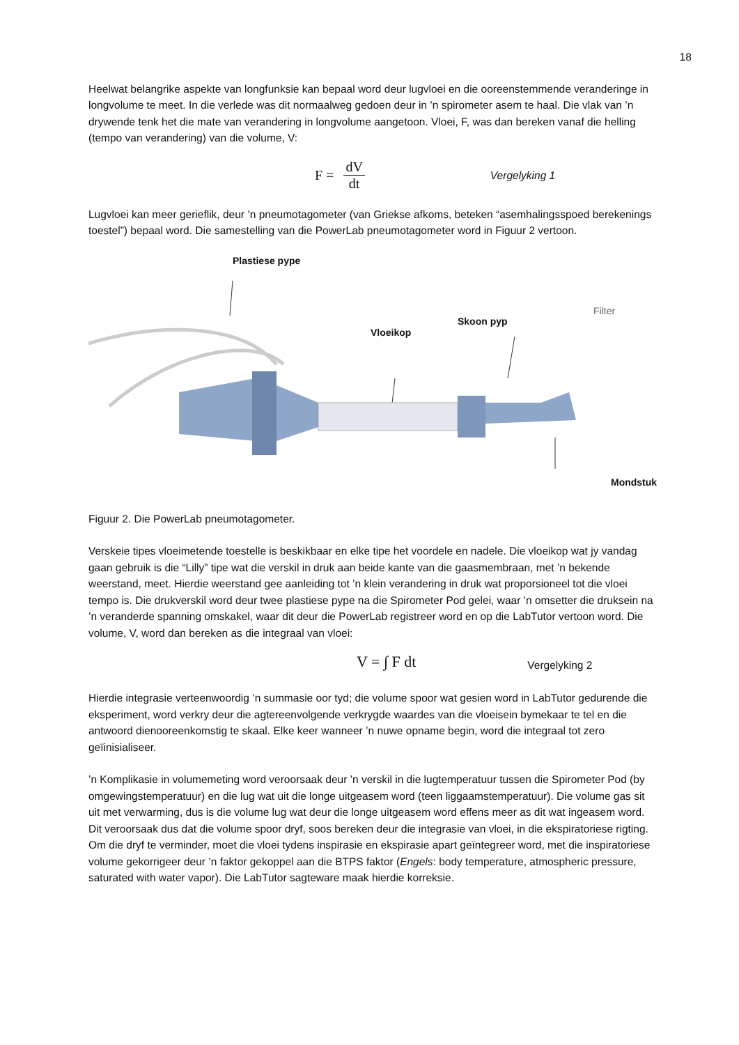18
Heelwat belangrike aspekte van longfunksie kan bepaal word deur lugvloei en die ooreenstemmende veranderinge in longvolume te meet. In die verlede was dit normaalweg gedoen deur in ’n spirometer asem te haal. Die vlak van ’n drywende tenk het die mate van verandering in longvolume aangetoon. Vloei, F, was dan bereken vanaf die helling (tempo van verandering) van die volume, V:
F = dV dt
Vergelyking 1
Lugvloei kan meer gerieflik, deur ’n pneumotagometer (van Griekse afkoms, beteken “asemhalingsspoed berekenings toestel”) bepaal word. Die samestelling van die PowerLab pneumotagometer word in Figuur 2 vertoon.
Plastiese pype
Vloeikop
Skoon pyp
Filter
Mondstuk
Figuur 2. Die PowerLab pneumotagometer.
Verskeie tipes vloeimetende toestelle is beskikbaar en elke tipe het voordele en nadele. Die vloeikop wat jy vandag gaan gebruik is die “Lilly” tipe wat die verskil in druk aan beide kante van die gaasmembraan, met ’n bekende weerstand, meet. Hierdie weerstand gee aanleiding tot ’n klein verandering in druk wat proporsioneel tot die vloei tempo is. Die drukverskil word deur twee plastiese pype na die Spirometer Pod gelei, waar ’n omsetter die druksein na ’n veranderde spanning omskakel, waar dit deur die PowerLab registreer word en op die LabTutor vertoon word. Die volume, V, word dan bereken as die integraal van vloei:
V = ∫ F dt
Vergelyking 2
Hierdie integrasie verteenwoordig ’n summasie oor tyd; die volume spoor wat gesien word in LabTutor gedurende die eksperiment, word verkry deur die agtereenvolgende verkrygde waardes van die vloeisein bymekaar te tel en die antwoord dienooreenkomstig te skaal. Elke keer wanneer ’n nuwe opname begin, word die integraal tot zero geïinisialiseer.
’n Komplikasie in volumemeting word veroorsaak deur ’n verskil in die lugtemperatuur tussen die Spirometer Pod (by omgewingstemperatuur) en die lug wat uit die longe uitgeasem word (teen liggaamstemperatuur). Die volume gas sit uit met verwarming, dus is die volume lug wat deur die longe uitgeasem word effens meer as dit wat ingeasem word. Dit veroorsaak dus dat die volume spoor dryf, soos bereken deur die integrasie van vloei, in die ekspiratoriese rigting. Om die dryf te verminder, moet die vloei tydens inspirasie en ekspirasie apart geïntegreer word, met die inspiratoriese volume gekorrigeer deur ’n faktor gekoppel aan die BTPS faktor (Engels: body temperature, atmospheric pressure, saturated with water vapor). Die LabTutor sagteware maak hierdie korreksie.